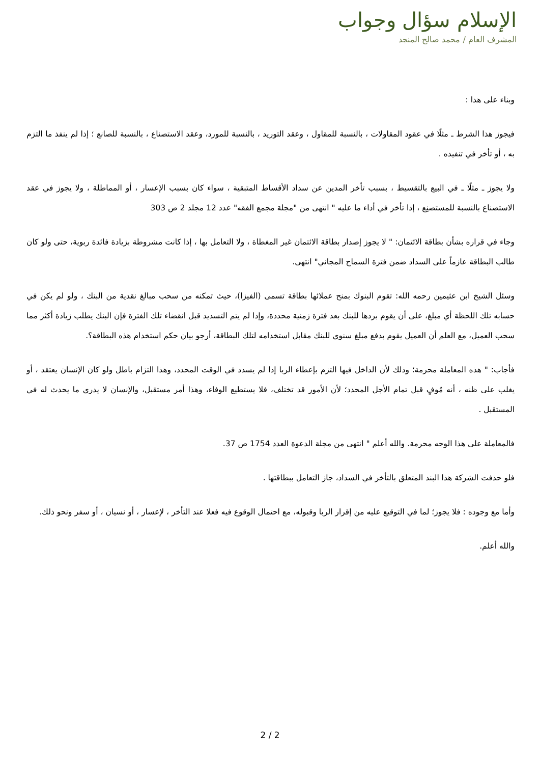الإسلام سؤال وجواب
المشرف العام / محمد صالح المنجد
وبناء على هذا :
فيجوز هذا الشرط ـ مثلًا في عقود المقاولات ، بالنسبة للمقاول ، وعقد التوريد ، بالنسبة للمورد، وعقد الاستصناع ، بالنسبة للصانع ؛ إذا لم ينفذ ما التزم به ، أو تأخر في تنفيذه .
ولا يجوز ـ مثلًا ـ في البيع بالتقسيط ، بسبب تأخر المدين عن سداد الأقساط المتبقية ، سواء كان بسبب الإعسار ، أو المماطلة ، ولا يجوز في عقد الاستصناع بالنسبة للمستصنِع ، إذا تأخر في أداء ما عليه " انتهى من "مجلة مجمع الفقه" عدد 12 مجلد 2 ص 303
وجاء في قراره بشأن بطاقة الائتمان: " لا يجوز إصدار بطاقة الائتمان غير المغطاة ، ولا التعامل بها ، إذا كانت مشروطة بزيادة فائدة ربوية، حتى ولو كان طالب البطاقة عازماً على السداد ضمن فترة السماح المجاني" انتهى.
وسئل الشيخ ابن عثيمين رحمه الله: تقوم البنوك بمنح عملائها بطاقة تسمى (الفيزا)، حيث تمكنه من سحب مبالغ نقدية من البنك ، ولو لم يكن في حسابه تلك اللحظة أي مبلغ، على أن يقوم بردها للبنك بعد فترة زمنية محددة، وإذا لم يتم التسديد قبل انقضاء تلك الفترة فإن البنك يطلب زيادة أكثر مما سحب العميل، مع العلم أن العميل يقوم بدفع مبلغ سنوي للبنك مقابل استخدامه لتلك البطاقة، أرجو بيان حكم استخدام هذه البطاقة؟.
فأجاب: " هذه المعاملة محرمة؛ وذلك لأن الداخل فيها التزم بإعطاء الربا إذا لم يسدد في الوقت المحدد، وهذا التزام باطل ولو كان الإنسان يعتقد ، أو يغلب على ظنه ، أنه مُوفٍ قبل تمام الأجل المحدد؛ لأن الأمور قد تختلف، فلا يستطيع الوفاء، وهذا أمر مستقبل، والإنسان لا يدري ما يحدث له في المستقبل .
فالمعاملة على هذا الوجه محرمة. والله أعلم " انتهى من مجلة الدعوة العدد 1754 ص 37.
فلو حذفت الشركة هذا البند المتعلق بالتأخر في السداد، جاز التعامل ببطاقتها .
وأما مع وجوده : فلا يجوز؛ لما في التوقيع عليه من إقرار الربا وقبوله، مع احتمال الوقوع فيه فعلا عند التأخر ، لإعسار ، أو نسيان ، أو سفر ونحو ذلك.
والله أعلم.
2 / 2